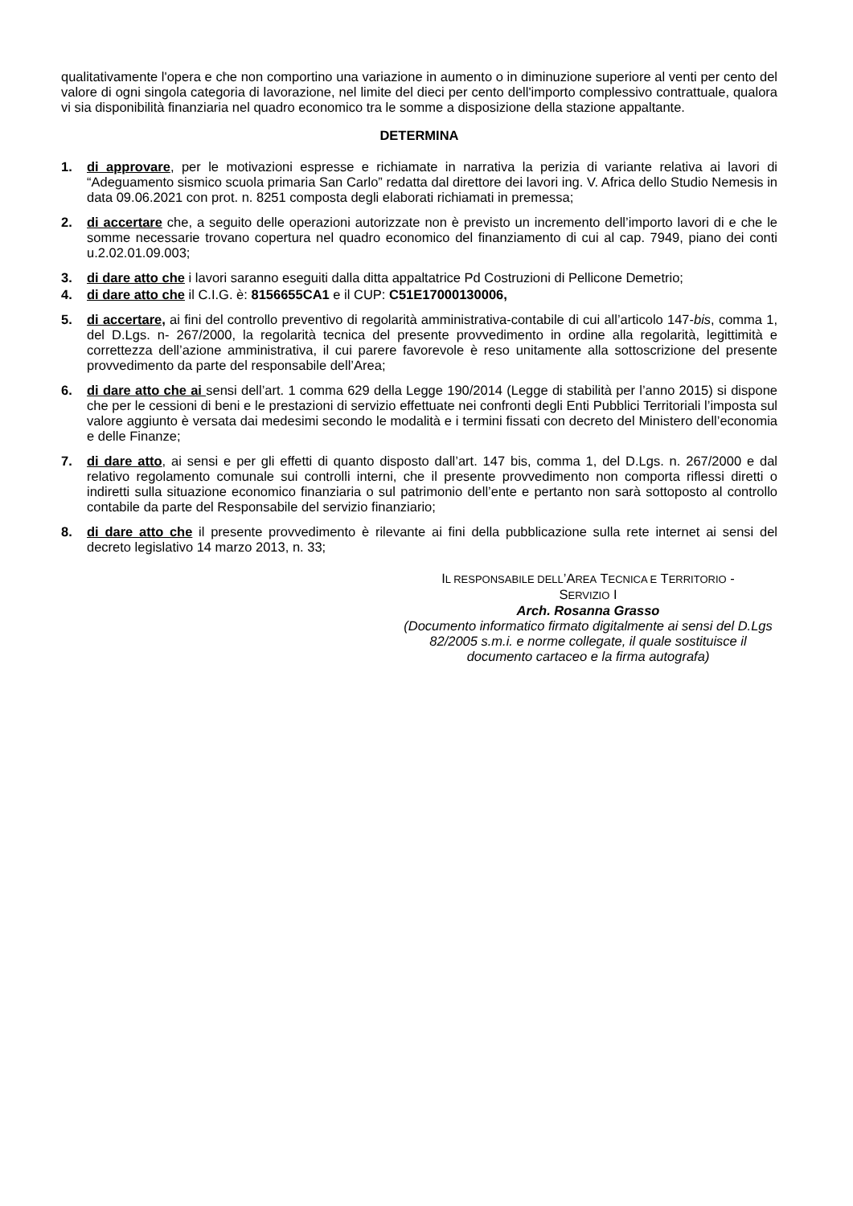qualitativamente l'opera e che non comportino una variazione in aumento o in diminuzione superiore al venti per cento del valore di ogni singola categoria di lavorazione, nel limite del dieci per cento dell'importo complessivo contrattuale, qualora vi sia disponibilità finanziaria nel quadro economico tra le somme a disposizione della stazione appaltante.
DETERMINA
1. di approvare, per le motivazioni espresse e richiamate in narrativa la perizia di variante relativa ai lavori di “Adeguamento sismico scuola primaria San Carlo” redatta dal direttore dei lavori ing. V. Africa dello Studio Nemesis in data 09.06.2021 con prot. n. 8251 composta degli elaborati richiamati in premessa;
2. di accertare che, a seguito delle operazioni autorizzate non è previsto un incremento dell’importo lavori di e che le somme necessarie trovano copertura nel quadro economico del finanziamento di cui al cap. 7949, piano dei conti u.2.02.01.09.003;
3. di dare atto che i lavori saranno eseguiti dalla ditta appaltatrice Pd Costruzioni di Pellicone Demetrio;
4. di dare atto che il C.I.G. è: 8156655CA1 e il CUP: C51E17000130006,
5. di accertare, ai fini del controllo preventivo di regolarità amministrativa-contabile di cui all’articolo 147-bis, comma 1, del D.Lgs. n- 267/2000, la regolarità tecnica del presente provvedimento in ordine alla regolarità, legittimità e correttezza dell’azione amministrativa, il cui parere favorevole è reso unitamente alla sottoscrizione del presente provvedimento da parte del responsabile dell’Area;
6. di dare atto che ai sensi dell’art. 1 comma 629 della Legge 190/2014 (Legge di stabilità per l’anno 2015) si dispone che per le cessioni di beni e le prestazioni di servizio effettuate nei confronti degli Enti Pubblici Territoriali l’imposta sul valore aggiunto è versata dai medesimi secondo le modalità e i termini fissati con decreto del Ministero dell’economia e delle Finanze;
7. di dare atto, ai sensi e per gli effetti di quanto disposto dall’art. 147 bis, comma 1, del D.Lgs. n. 267/2000 e dal relativo regolamento comunale sui controlli interni, che il presente provvedimento non comporta riflessi diretti o indiretti sulla situazione economico finanziaria o sul patrimonio dell’ente e pertanto non sarà sottoposto al controllo contabile da parte del Responsabile del servizio finanziario;
8. di dare atto che il presente provvedimento è rilevante ai fini della pubblicazione sulla rete internet ai sensi del decreto legislativo 14 marzo 2013, n. 33;
IL RESPONSABILE DELL’AREA TECNICA E TERRITORIO -
SERVIZIO I
Arch. Rosanna Grasso
(Documento informatico firmato digitalmente ai sensi del D.Lgs 82/2005 s.m.i. e norme collegate, il quale sostituisce il documento cartaceo e la firma autografa)